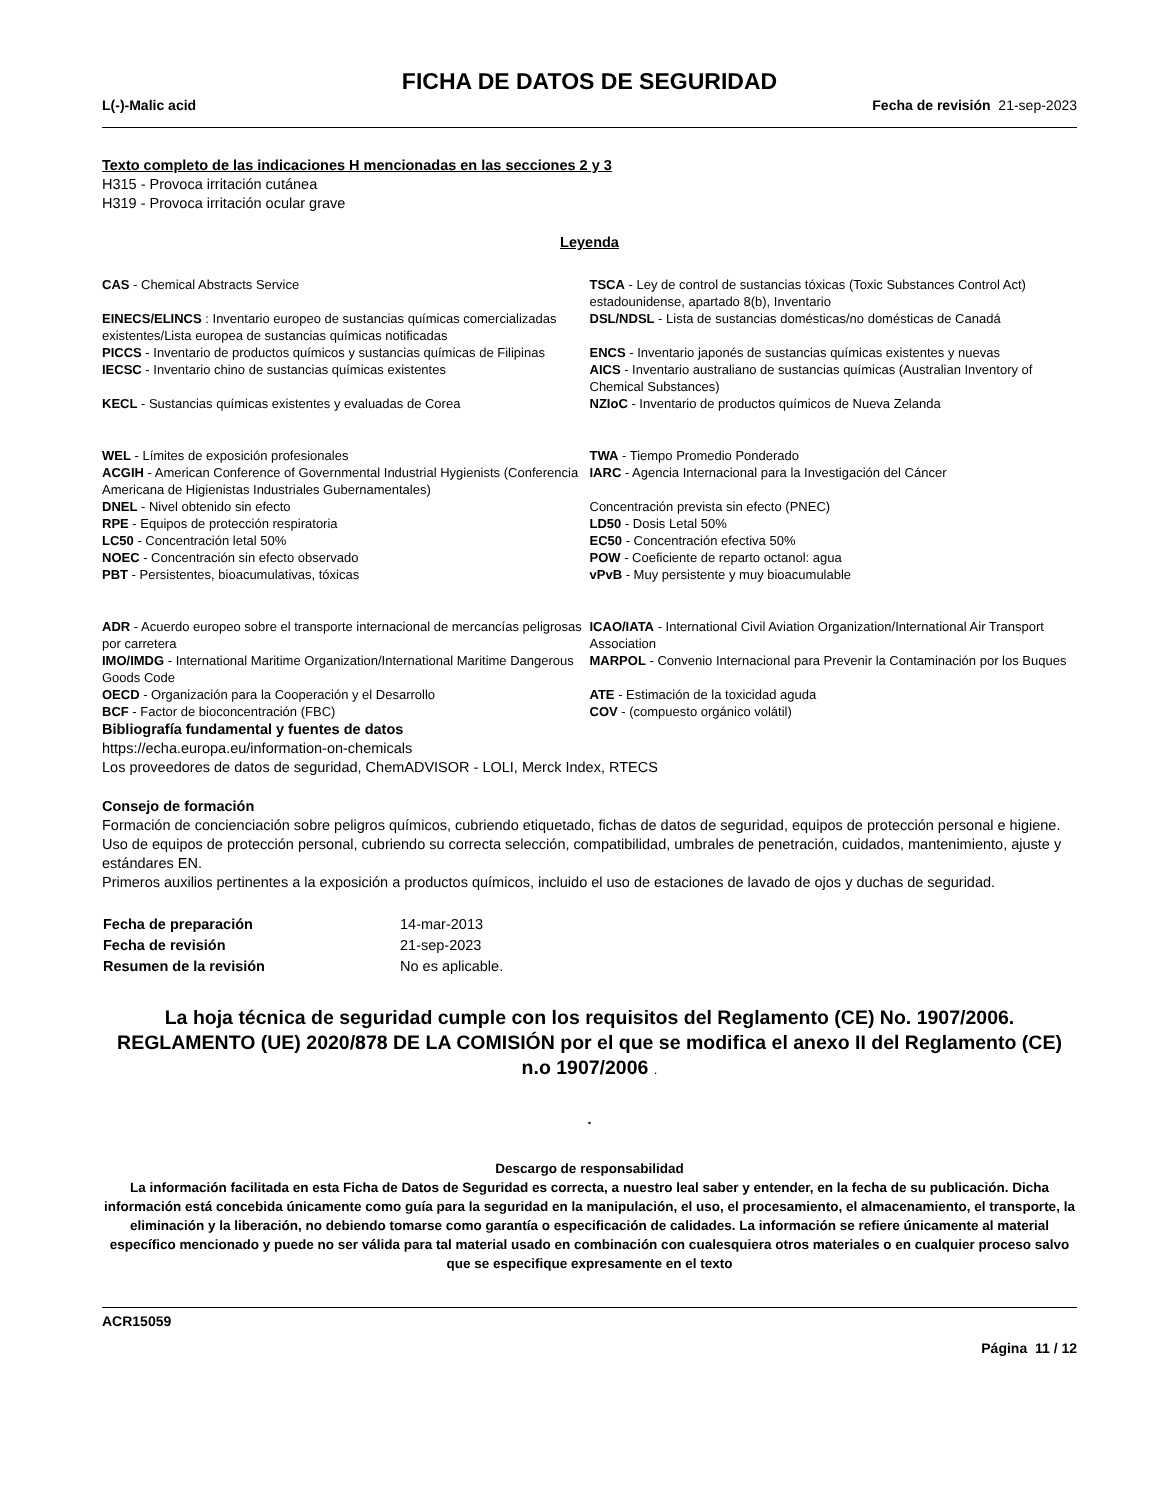FICHA DE DATOS DE SEGURIDAD
L(-)-Malic acid Fecha de revisión 21-sep-2023
Texto completo de las indicaciones H mencionadas en las secciones 2 y 3
H315 - Provoca irritación cutánea
H319 - Provoca irritación ocular grave
Leyenda
| CAS - Chemical Abstracts Service | TSCA - Ley de control de sustancias tóxicas (Toxic Substances Control Act) estadounidense, apartado 8(b), Inventario |
| EINECS/ELINCS : Inventario europeo de sustancias químicas comercializadas existentes/Lista europea de sustancias químicas notificadas | DSL/NDSL - Lista de sustancias domésticas/no domésticas de Canadá |
| PICCS - Inventario de productos químicos y sustancias químicas de Filipinas | ENCS - Inventario japonés de sustancias químicas existentes y nuevas |
| IECSC - Inventario chino de sustancias químicas existentes | AICS - Inventario australiano de sustancias químicas (Australian Inventory of Chemical Substances) |
| KECL - Sustancias químicas existentes y evaluadas de Corea | NZIoC - Inventario de productos químicos de Nueva Zelanda |
| WEL - Límites de exposición profesionales | TWA - Tiempo Promedio Ponderado |
| ACGIH - American Conference of Governmental Industrial Hygienists (Conferencia Americana de Higienistas Industriales Gubernamentales) | IARC - Agencia Internacional para la Investigación del Cáncer |
| DNEL - Nivel obtenido sin efecto | Concentración prevista sin efecto (PNEC) |
| RPE - Equipos de protección respiratoria | LD50 - Dosis Letal 50% |
| LC50 - Concentración letal 50% | EC50 - Concentración efectiva 50% |
| NOEC - Concentración sin efecto observado | POW - Coeficiente de reparto octanol: agua |
| PBT - Persistentes, bioacumulativas, tóxicas | vPvB - Muy persistente y muy bioacumulable |
| ADR - Acuerdo europeo sobre el transporte internacional de mercancías peligrosas por carretera | ICAO/IATA - International Civil Aviation Organization/International Air Transport Association |
| IMO/IMDG - International Maritime Organization/International Maritime Dangerous Goods Code | MARPOL - Convenio Internacional para Prevenir la Contaminación por los Buques |
| OECD - Organización para la Cooperación y el Desarrollo | ATE - Estimación de la toxicidad aguda |
| BCF - Factor de bioconcentración (FBC) | COV - (compuesto orgánico volátil) |
Bibliografía fundamental y fuentes de datos
https://echa.europa.eu/information-on-chemicals
Los proveedores de datos de seguridad, ChemADVISOR - LOLI, Merck Index, RTECS
Consejo de formación
Formación de concienciación sobre peligros químicos, cubriendo etiquetado, fichas de datos de seguridad, equipos de protección personal e higiene.
Uso de equipos de protección personal, cubriendo su correcta selección, compatibilidad, umbrales de penetración, cuidados, mantenimiento, ajuste y estándares EN.
Primeros auxilios pertinentes a la exposición a productos químicos, incluido el uso de estaciones de lavado de ojos y duchas de seguridad.
| Fecha de preparación | 14-mar-2013 |
| Fecha de revisión | 21-sep-2023 |
| Resumen de la revisión | No es aplicable. |
La hoja técnica de seguridad cumple con los requisitos del Reglamento (CE) No. 1907/2006. REGLAMENTO (UE) 2020/878 DE LA COMISIÓN por el que se modifica el anexo II del Reglamento (CE) n.o 1907/2006 .
.
Descargo de responsabilidad
La información facilitada en esta Ficha de Datos de Seguridad es correcta, a nuestro leal saber y entender, en la fecha de su publicación. Dicha información está concebida únicamente como guía para la seguridad en la manipulación, el uso, el procesamiento, el almacenamiento, el transporte, la eliminación y la liberación, no debiendo tomarse como garantía o especificación de calidades. La información se refiere únicamente al material específico mencionado y puede no ser válida para tal material usado en combinación con cualesquiera otros materiales o en cualquier proceso salvo que se especifique expresamente en el texto
ACR15059
Página 11 / 12